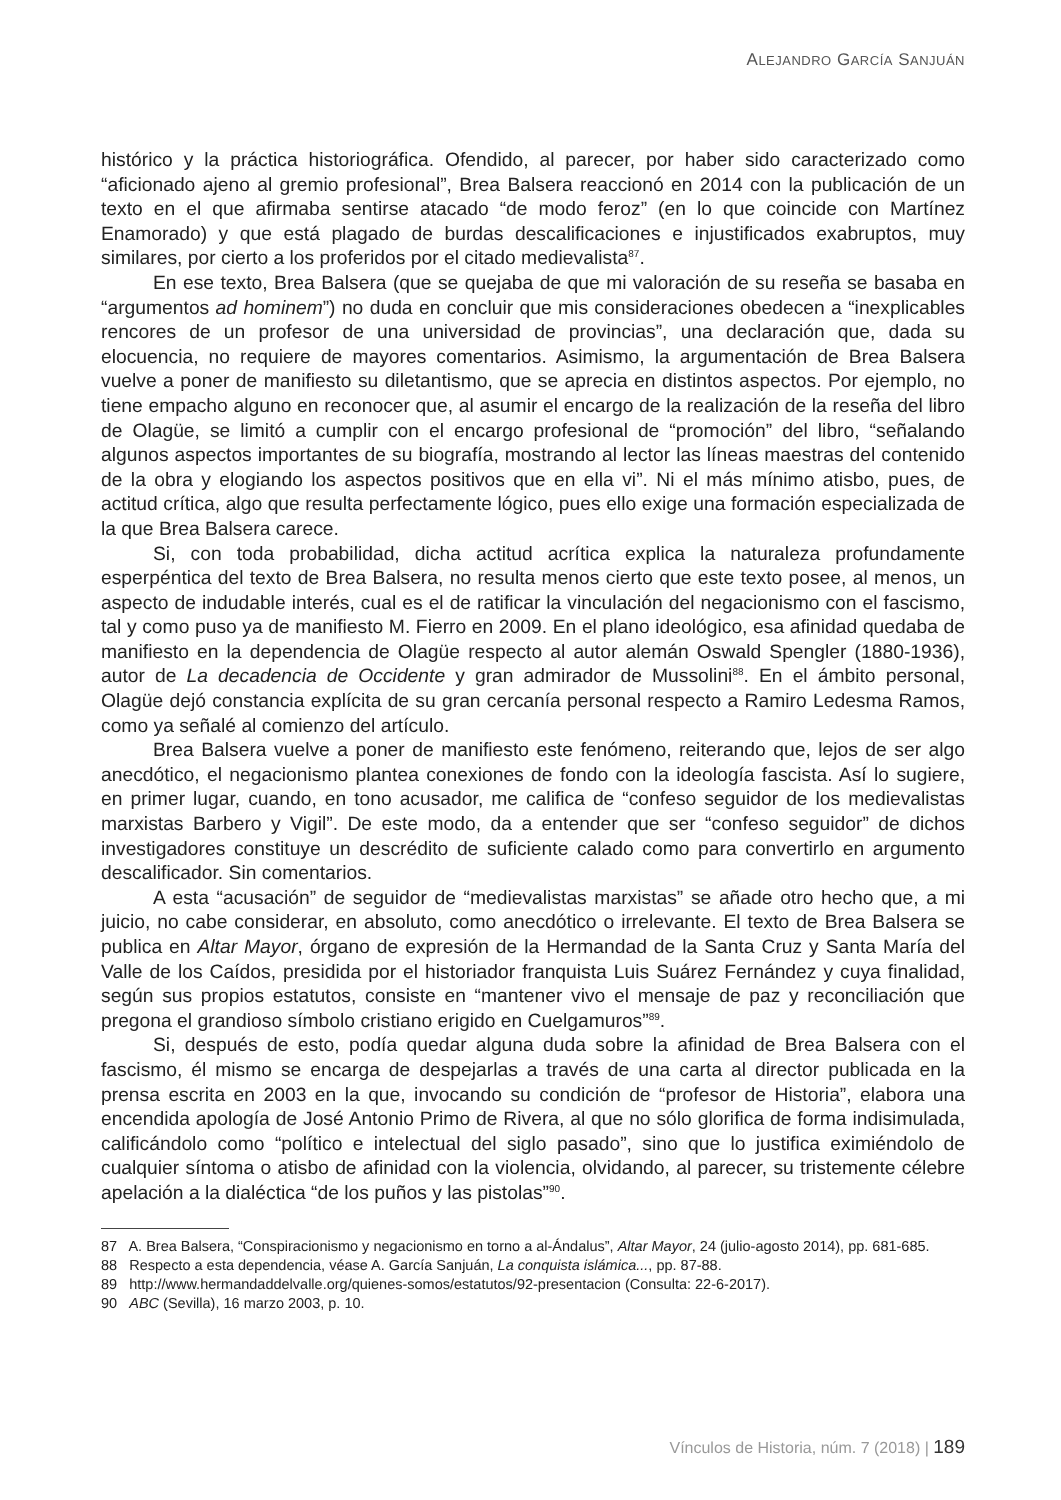ALEJANDRO GARCÍA SANJUÁN
histórico y la práctica historiográfica. Ofendido, al parecer, por haber sido caracterizado como “aficionado ajeno al gremio profesional”, Brea Balsera reaccionó en 2014 con la publicación de un texto en el que afirmaba sentirse atacado “de modo feroz” (en lo que coincide con Martínez Enamorado) y que está plagado de burdas descalificaciones e injustificados exabruptos, muy similares, por cierto a los proferidos por el citado medievalista<sup>87</sup>.
En ese texto, Brea Balsera (que se quejaba de que mi valoración de su reseña se basaba en “argumentos ad hominem”) no duda en concluir que mis consideraciones obedecen a “inexplicables rencores de un profesor de una universidad de provincias”, una declaración que, dada su elocuencia, no requiere de mayores comentarios. Asimismo, la argumentación de Brea Balsera vuelve a poner de manifiesto su diletantismo, que se aprecia en distintos aspectos. Por ejemplo, no tiene empacho alguno en reconocer que, al asumir el encargo de la realización de la reseña del libro de Olagüe, se limitó a cumplir con el encargo profesional de “promoción” del libro, “señalando algunos aspectos importantes de su biografía, mostrando al lector las líneas maestras del contenido de la obra y elogiando los aspectos positivos que en ella vi”. Ni el más mínimo atisbo, pues, de actitud crítica, algo que resulta perfectamente lógico, pues ello exige una formación especializada de la que Brea Balsera carece.
Si, con toda probabilidad, dicha actitud acrítica explica la naturaleza profundamente esperpéntica del texto de Brea Balsera, no resulta menos cierto que este texto posee, al menos, un aspecto de indudable interés, cual es el de ratificar la vinculación del negacionismo con el fascismo, tal y como puso ya de manifiesto M. Fierro en 2009. En el plano ideológico, esa afinidad quedaba de manifiesto en la dependencia de Olagüe respecto al autor alemán Oswald Spengler (1880-1936), autor de La decadencia de Occidente y gran admirador de Mussolini<sup>88</sup>. En el ámbito personal, Olagüe dejó constancia explícita de su gran cercanía personal respecto a Ramiro Ledesma Ramos, como ya señalé al comienzo del artículo.
Brea Balsera vuelve a poner de manifiesto este fenómeno, reiterando que, lejos de ser algo anecdótico, el negacionismo plantea conexiones de fondo con la ideología fascista. Así lo sugiere, en primer lugar, cuando, en tono acusador, me califica de “confeso seguidor de los medievalistas marxistas Barbero y Vigil”. De este modo, da a entender que ser “confeso seguidor” de dichos investigadores constituye un descrédito de suficiente calado como para convertirlo en argumento descalificador. Sin comentarios.
A esta “acusación” de seguidor de “medievalistas marxistas” se añade otro hecho que, a mi juicio, no cabe considerar, en absoluto, como anecdótico o irrelevante. El texto de Brea Balsera se publica en Altar Mayor, órgano de expresión de la Hermandad de la Santa Cruz y Santa María del Valle de los Caídos, presidida por el historiador franquista Luis Suárez Fernández y cuya finalidad, según sus propios estatutos, consiste en “mantener vivo el mensaje de paz y reconciliación que pregona el grandioso símbolo cristiano erigido en Cuelgamuros”<sup>89</sup>.
Si, después de esto, podía quedar alguna duda sobre la afinidad de Brea Balsera con el fascismo, él mismo se encarga de despejarlas a través de una carta al director publicada en la prensa escrita en 2003 en la que, invocando su condición de “profesor de Historia”, elabora una encendida apología de José Antonio Primo de Rivera, al que no sólo glorifica de forma indisimulada, calificándolo como “político e intelectual del siglo pasado”, sino que lo justifica eximiéndolo de cualquier síntoma o atisbo de afinidad con la violencia, olvidando, al parecer, su tristemente célebre apelación a la dialéctica “de los puños y las pistolas”<sup>90</sup>.
87 A. Brea Balsera, “Conspiracionismo y negacionismo en torno a al-Ándalus”, Altar Mayor, 24 (julio-agosto 2014), pp. 681-685.
88 Respecto a esta dependencia, véase A. García Sanjuán, La conquista islámica..., pp. 87-88.
89 http://www.hermandaddelvalle.org/quienes-somos/estatutos/92-presentacion (Consulta: 22-6-2017).
90 ABC (Sevilla), 16 marzo 2003, p. 10.
Vínculos de Historia, núm. 7 (2018) | 189